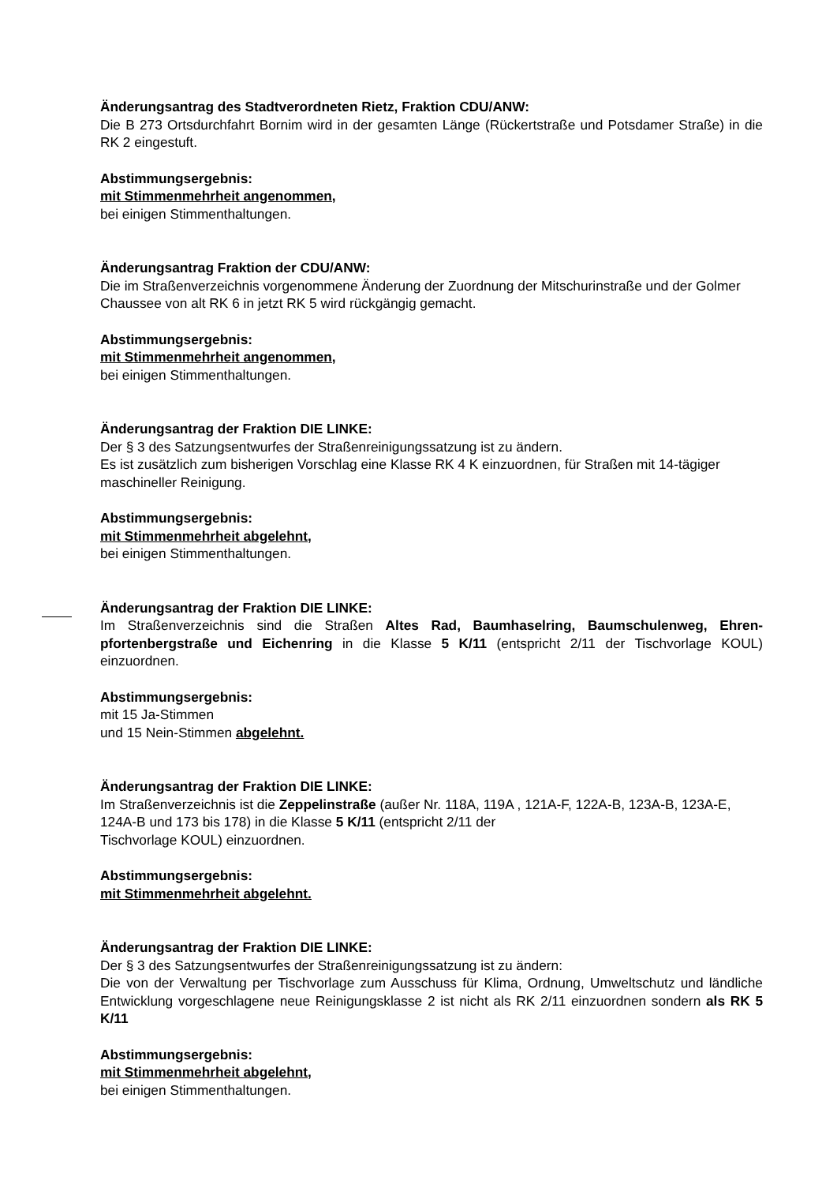Änderungsantrag des Stadtverordneten Rietz, Fraktion CDU/ANW:
Die B 273 Ortsdurchfahrt Bornim wird in der gesamten Länge (Rückertstraße und Potsdamer Straße) in die RK 2 eingestuft.
Abstimmungsergebnis:
mit Stimmenmehrheit angenommen,
bei einigen Stimmenthaltungen.
Änderungsantrag Fraktion der CDU/ANW:
Die im Straßenverzeichnis vorgenommene Änderung der Zuordnung der Mitschurinstraße und der Golmer Chaussee von alt RK 6 in jetzt RK 5 wird rückgängig gemacht.
Abstimmungsergebnis:
mit Stimmenmehrheit angenommen,
bei einigen Stimmenthaltungen.
Änderungsantrag der Fraktion DIE LINKE:
Der § 3 des Satzungsentwurfes der Straßenreinigungssatzung ist zu ändern.
Es ist zusätzlich zum bisherigen Vorschlag eine Klasse RK 4 K einzuordnen, für Straßen mit 14-tägiger maschineller Reinigung.
Abstimmungsergebnis:
mit Stimmenmehrheit abgelehnt,
bei einigen Stimmenthaltungen.
Änderungsantrag der Fraktion DIE LINKE:
Im Straßenverzeichnis sind die Straßen Altes Rad, Baumhaselring, Baumschulenweg, Ehren-pfortenbergstraße und Eichenring in die Klasse 5 K/11 (entspricht 2/11 der Tischvorlage KOUL) einzuordnen.
Abstimmungsergebnis:
mit 15 Ja-Stimmen
und 15 Nein-Stimmen abgelehnt.
Änderungsantrag der Fraktion DIE LINKE:
Im Straßenverzeichnis ist die Zeppelinstraße (außer Nr. 118A, 119A , 121A-F, 122A-B, 123A-B, 123A-E, 124A-B und 173 bis 178) in die Klasse 5 K/11 (entspricht 2/11 der
Tischvorlage KOUL) einzuordnen.
Abstimmungsergebnis:
mit Stimmenmehrheit abgelehnt.
Änderungsantrag der Fraktion DIE LINKE:
Der § 3 des Satzungsentwurfes der Straßenreinigungssatzung ist zu ändern:
Die von der Verwaltung per Tischvorlage zum Ausschuss für Klima, Ordnung, Umweltschutz und ländliche Entwicklung vorgeschlagene neue Reinigungsklasse 2 ist nicht als RK 2/11 einzuordnen sondern als RK 5 K/11
Abstimmungsergebnis:
mit Stimmenmehrheit abgelehnt,
bei einigen Stimmenthaltungen.